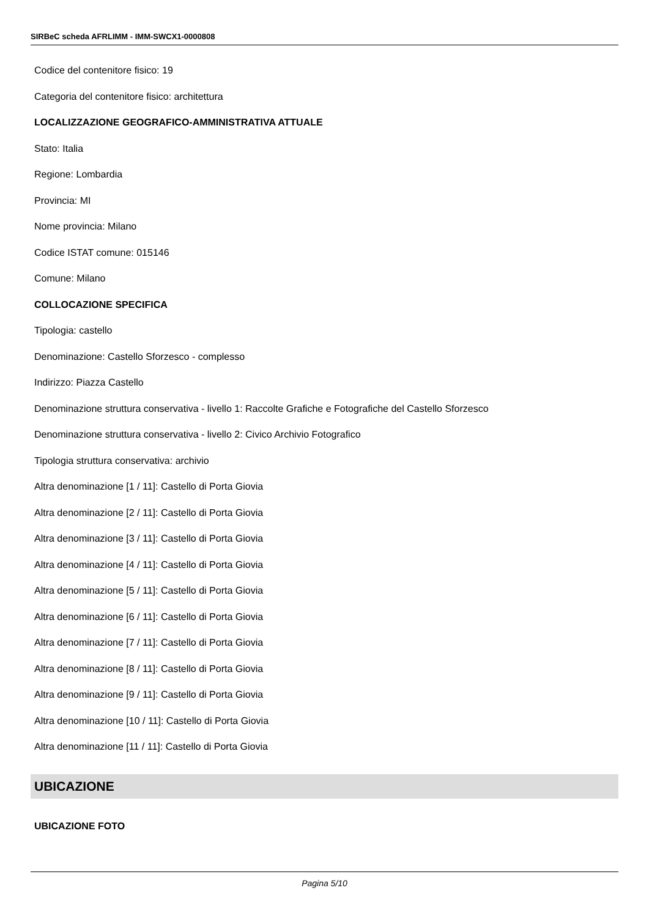SIRBeC scheda AFRLIMM - IMM-SWCX1-0000808
Codice del contenitore fisico: 19
Categoria del contenitore fisico: architettura
LOCALIZZAZIONE GEOGRAFICO-AMMINISTRATIVA ATTUALE
Stato: Italia
Regione: Lombardia
Provincia: MI
Nome provincia: Milano
Codice ISTAT comune: 015146
Comune: Milano
COLLOCAZIONE SPECIFICA
Tipologia: castello
Denominazione: Castello Sforzesco - complesso
Indirizzo: Piazza Castello
Denominazione struttura conservativa - livello 1: Raccolte Grafiche e Fotografiche del Castello Sforzesco
Denominazione struttura conservativa - livello 2: Civico Archivio Fotografico
Tipologia struttura conservativa: archivio
Altra denominazione [1 / 11]: Castello di Porta Giovia
Altra denominazione [2 / 11]: Castello di Porta Giovia
Altra denominazione [3 / 11]: Castello di Porta Giovia
Altra denominazione [4 / 11]: Castello di Porta Giovia
Altra denominazione [5 / 11]: Castello di Porta Giovia
Altra denominazione [6 / 11]: Castello di Porta Giovia
Altra denominazione [7 / 11]: Castello di Porta Giovia
Altra denominazione [8 / 11]: Castello di Porta Giovia
Altra denominazione [9 / 11]: Castello di Porta Giovia
Altra denominazione [10 / 11]: Castello di Porta Giovia
Altra denominazione [11 / 11]: Castello di Porta Giovia
UBICAZIONE
UBICAZIONE FOTO
Pagina 5/10